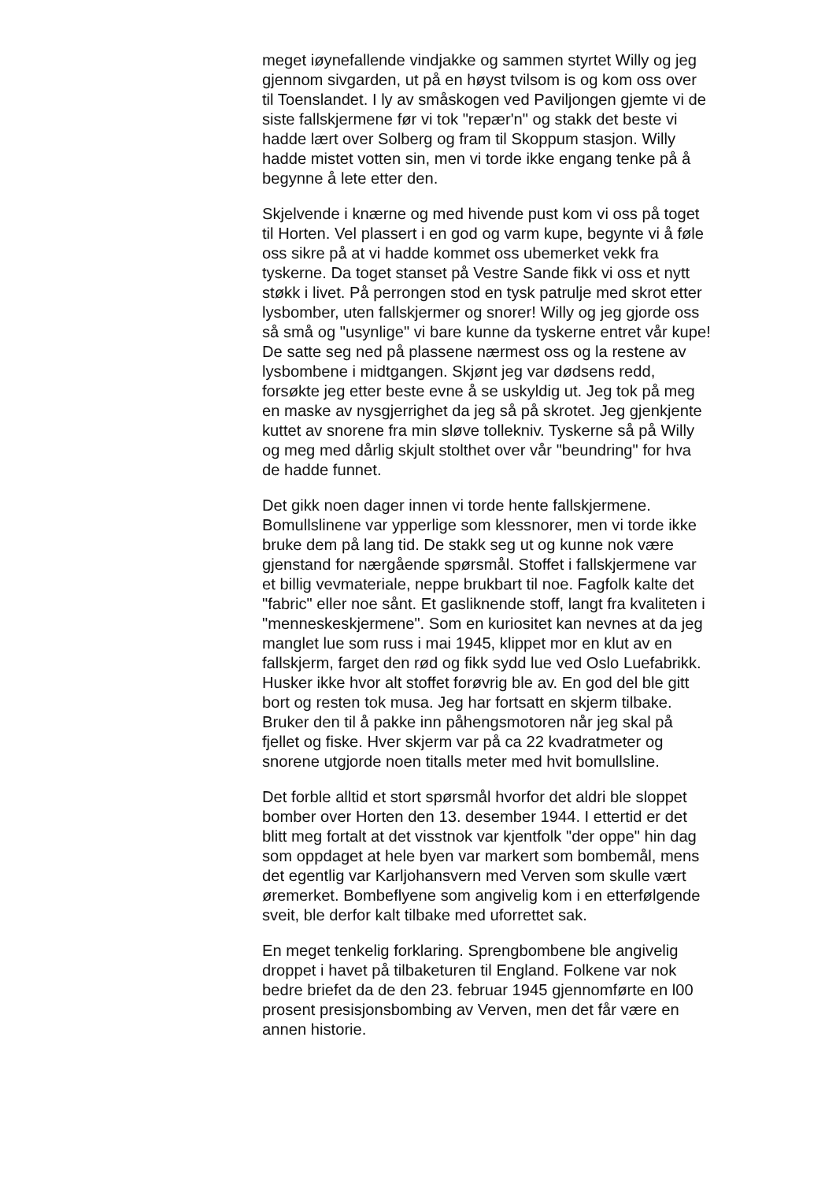meget iøynefallende vindjakke og sammen styrtet Willy og jeg gjennom sivgarden, ut på en høyst tvilsom is og kom oss over til Toenslandet. I ly av småskogen ved Paviljongen gjemte vi de siste fallskjermene før vi tok "repær'n" og stakk det beste vi hadde lært over Solberg og fram til Skoppum stasjon. Willy hadde mistet votten sin, men vi torde ikke engang tenke på å begynne å lete etter den.
Skjelvende i knærne og med hivende pust kom vi oss på toget til Horten. Vel plassert i en god og varm kupe, begynte vi å føle oss sikre på at vi hadde kommet oss ubemerket vekk fra tyskerne. Da toget stanset på Vestre Sande fikk vi oss et nytt støkk i livet. På perrongen stod en tysk patrulje med skrot etter lysbomber, uten fallskjermer og snorer! Willy og jeg gjorde oss så små og "usynlige" vi bare kunne da tyskerne entret vår kupe! De satte seg ned på plassene nærmest oss og la restene av lysbombene i midtgangen. Skjønt jeg var dødsens redd, forsøkte jeg etter beste evne å se uskyldig ut. Jeg tok på meg en maske av nysgjerrighet da jeg så på skrotet. Jeg gjenkjente kuttet av snorene fra min sløve tollekniv. Tyskerne så på Willy og meg med dårlig skjult stolthet over vår "beundring" for hva de hadde funnet.
Det gikk noen dager innen vi torde hente fallskjermene. Bomullslinene var ypperlige som klessnorer, men vi torde ikke bruke dem på lang tid. De stakk seg ut og kunne nok være gjenstand for nærgående spørsmål. Stoffet i fallskjermene var et billig vevmateriale, neppe brukbart til noe. Fagfolk kalte det "fabric" eller noe sånt. Et gasliknende stoff, langt fra kvaliteten i "menneskeskjermene". Som en kuriositet kan nevnes at da jeg manglet lue som russ i mai 1945, klippet mor en klut av en fallskjerm, farget den rød og fikk sydd lue ved Oslo Luefabrikk. Husker ikke hvor alt stoffet forøvrig ble av. En god del ble gitt bort og resten tok musa. Jeg har fortsatt en skjerm tilbake. Bruker den til å pakke inn påhengsmotoren når jeg skal på fjellet og fiske. Hver skjerm var på ca 22 kvadratmeter og snorene utgjorde noen titalls meter med hvit bomullsline.
Det forble alltid et stort spørsmål hvorfor det aldri ble sloppet bomber over Horten den 13. desember 1944. I ettertid er det blitt meg fortalt at det visstnok var kjentfolk "der oppe" hin dag som oppdaget at hele byen var markert som bombemål, mens det egentlig var Karljohansvern med Verven som skulle vært øremerket. Bombeflyene som angivelig kom i en etterfølgende sveit, ble derfor kalt tilbake med uforrettet sak.
En meget tenkelig forklaring. Sprengbombene ble angivelig droppet i havet på tilbaketuren til England. Folkene var nok bedre briefet da de den 23. februar 1945 gjennomførte en l00 prosent presisjonsbombing av Verven, men det får være en annen historie.